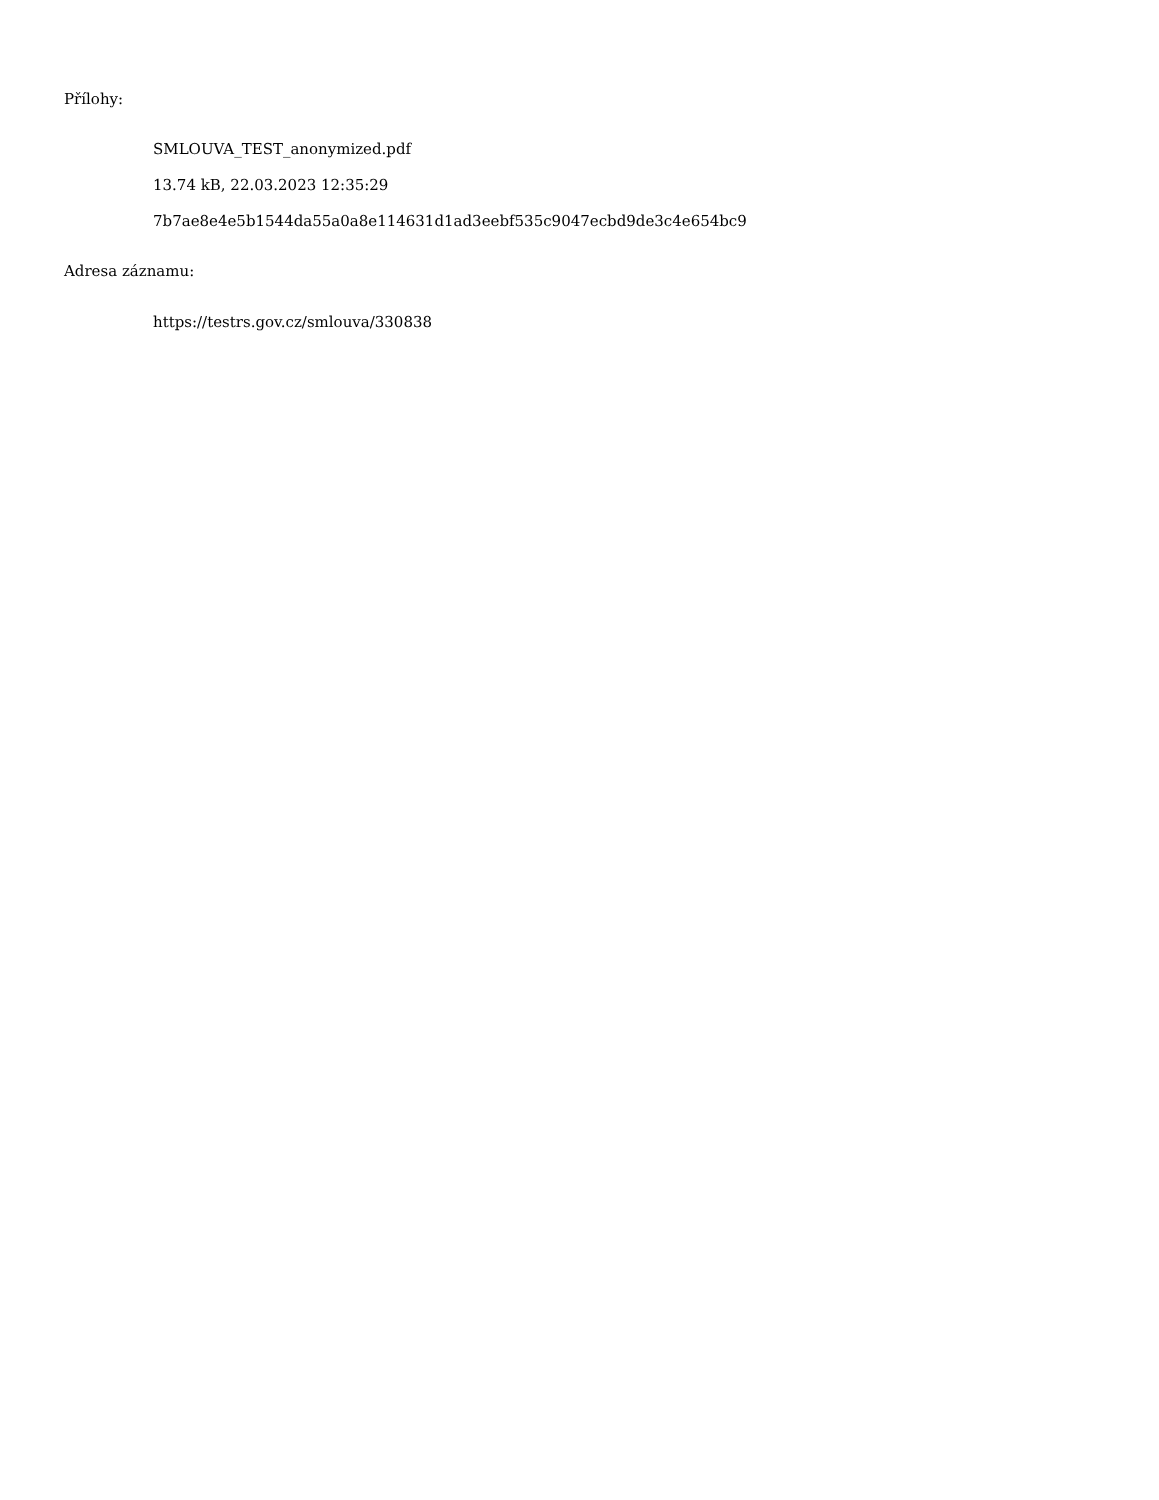Přílohy:
SMLOUVA_TEST_anonymized.pdf
13.74 kB, 22.03.2023 12:35:29
7b7ae8e4e5b1544da55a0a8e114631d1ad3eebf535c9047ecbd9de3c4e654bc9
Adresa záznamu:
https://testrs.gov.cz/smlouva/330838